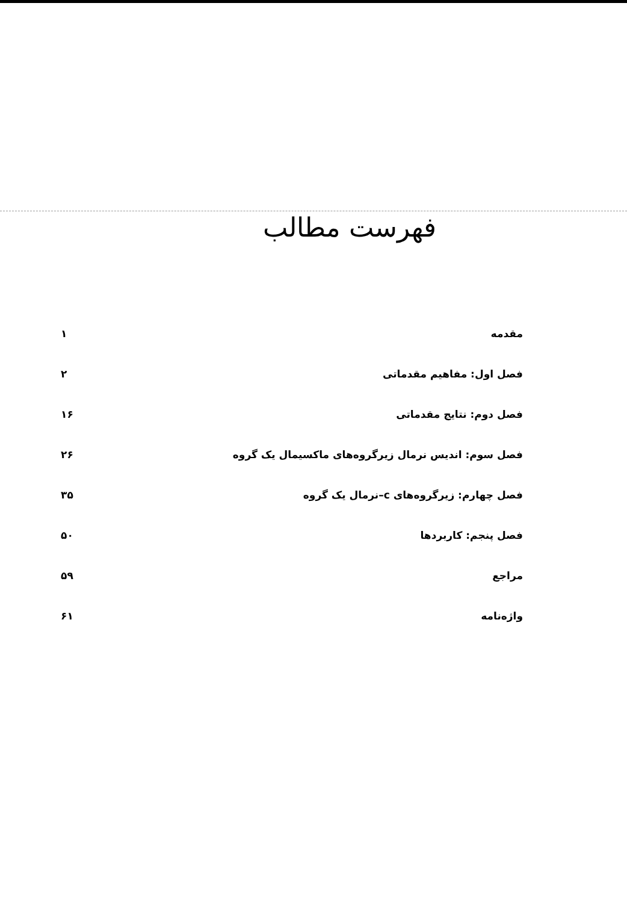فهرست مطالب
| مقدمه | ۱ |
| فصل اول: مفاهیم مقدماتی | ۲ |
| فصل دوم: نتایج مقدماتی | ۱۶ |
| فصل سوم: اندیس نرمال زیرگروه‌های ماکسیمال یک گروه | ۲۶ |
| فصل چهارم: زیرگروه‌های c–نرمال یک گروه | ۳۵ |
| فصل پنجم: کاربردها | ۵۰ |
| مراجع | ۵۹ |
| واژه‌نامه | ۶۱ |